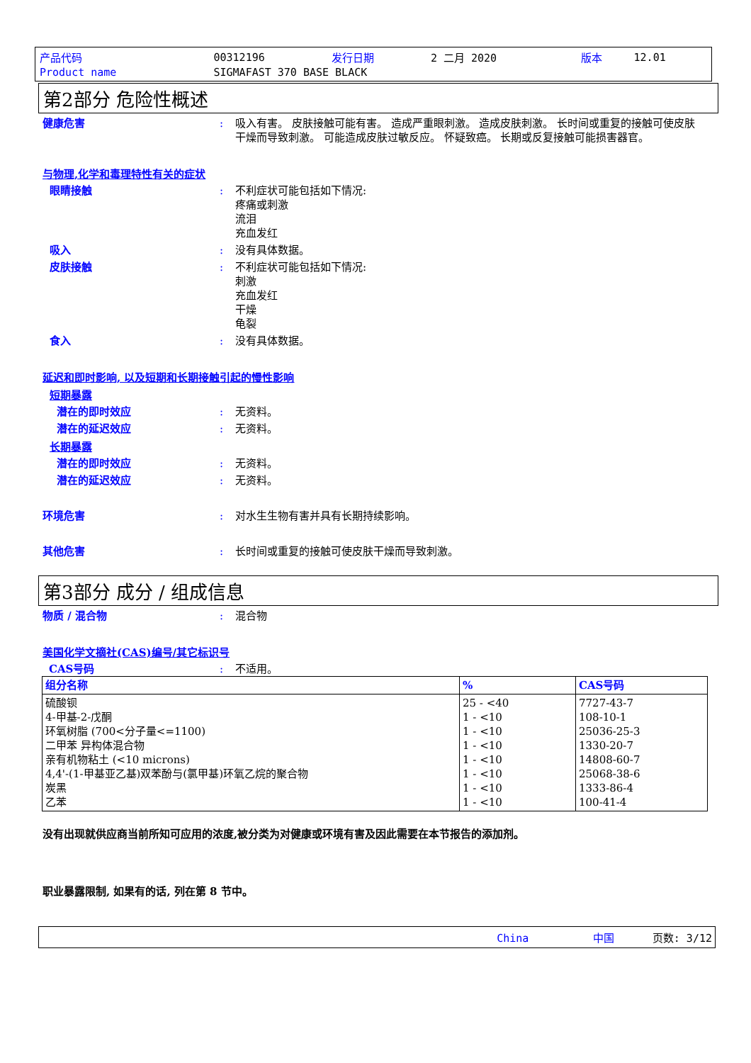| 产品代码 | 00312196 | 发行日期 | 2 二月 2020 | 版本 | 12.01 |
| Product name | SIGMAFAST 370 BASE BLACK | | | | |
第2部分 危险性概述
健康危害 : 吸入有害。 皮肤接触可能有害。 造成严重眼刺激。 造成皮肤刺激。 长时间或重复的接触可使皮肤干燥而导致刺激。 可能造成皮肤过敏反应。 怀疑致癌。 长期或反复接触可能损害器官。
与物理,化学和毒理特性有关的症状
眼睛接触 : 不利症状可能包括如下情况:
疼痛或刺激
流泪
充血发红
吸入 : 没有具体数据。
皮肤接触 : 不利症状可能包括如下情况:
刺激
充血发红
干燥
龟裂
食入 : 没有具体数据。
延迟和即时影响, 以及短期和长期接触引起的慢性影响
短期暴露
潜在的即时效应 : 无资料。
潜在的延迟效应 : 无资料。
长期暴露
潜在的即时效应 : 无资料。
潜在的延迟效应 : 无资料。
环境危害 : 对水生生物有害并具有长期持续影响。
其他危害 : 长时间或重复的接触可使皮肤干燥而导致刺激。
第3部分 成分 / 组成信息
物质 / 混合物 : 混合物
美国化学文摘社(CAS)编号/其它标识号
CAS号码 : 不适用。
| 组分名称 | % | CAS号码 |
| --- | --- | --- |
| 硫酸钡 4-甲基-2-戊酮 环氧树脂 (700<分子量<=1100) 二甲苯 异构体混合物 亲有机物粘土 (<10 microns) 4,4'-(1-甲基亚乙基)双苯酚与(氯甲基)环氧乙烷的聚合物 炭黑 乙苯 | 25 - <40 1 - <10 1 - <10 1 - <10 1 - <10 1 - <10 1 - <10 1 - <10 | 7727-43-7 108-10-1 25036-25-3 1330-20-7 14808-60-7 25068-38-6 1333-86-4 100-41-4 |
没有出现就供应商当前所知可应用的浓度,被分类为对健康或环境有害及因此需要在本节报告的添加剂。
职业暴露限制, 如果有的话, 列在第 8 节中。
China 中国 页数: 3/12